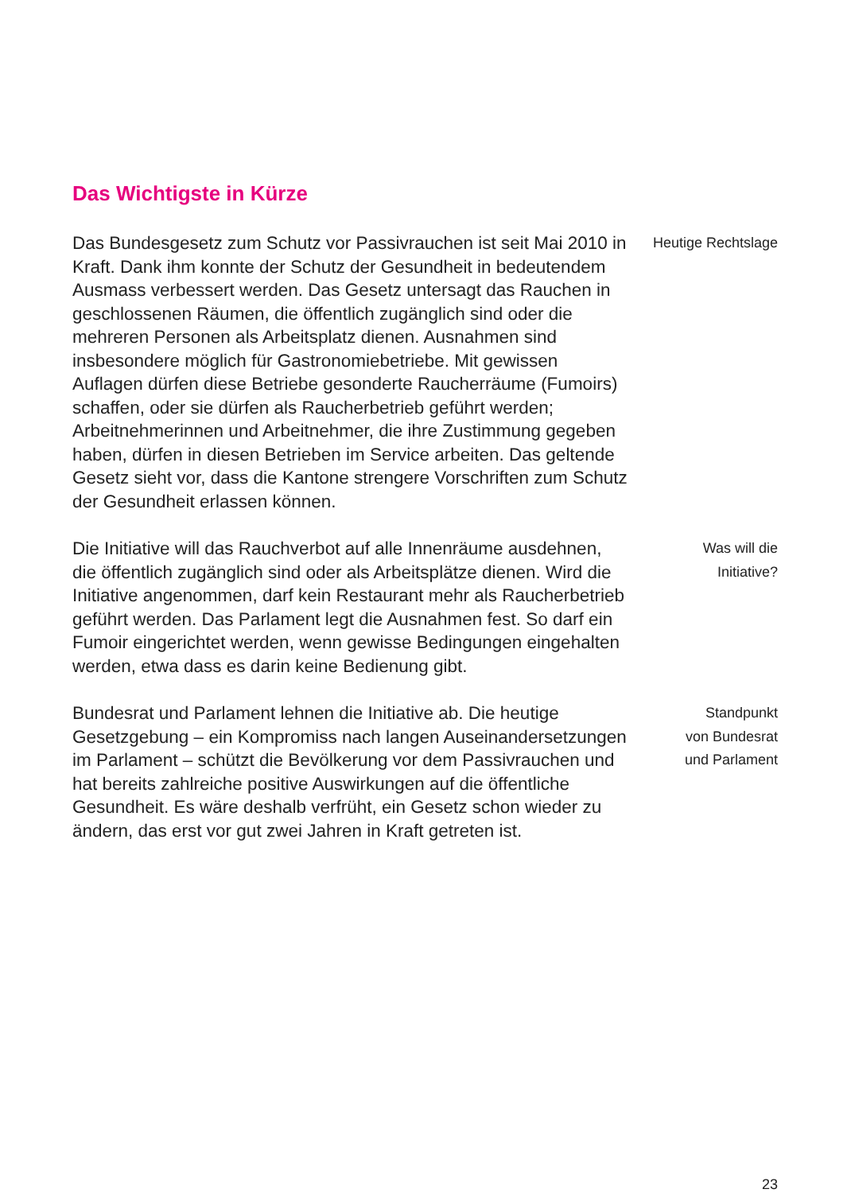Das Wichtigste in Kürze
Das Bundesgesetz zum Schutz vor Passivrauchen ist seit Mai 2010 in Kraft. Dank ihm konnte der Schutz der Gesundheit in bedeutendem Ausmass verbessert werden. Das Gesetz untersagt das Rauchen in geschlossenen Räumen, die öffentlich zugänglich sind oder die mehreren Personen als Arbeitsplatz dienen. Ausnahmen sind insbesondere möglich für Gastronomiebetriebe. Mit gewissen Auflagen dürfen diese Betriebe gesonderte Raucherräume (Fumoirs) schaffen, oder sie dürfen als Raucherbetrieb geführt werden; Arbeitnehmerinnen und Arbeitnehmer, die ihre Zustimmung gegeben haben, dürfen in diesen Betrieben im Service arbeiten. Das geltende Gesetz sieht vor, dass die Kantone strengere Vorschriften zum Schutz der Gesundheit erlassen können.
Heutige Rechtslage
Die Initiative will das Rauchverbot auf alle Innenräume ausdehnen, die öffentlich zugänglich sind oder als Arbeitsplätze dienen. Wird die Initiative angenommen, darf kein Restaurant mehr als Raucherbetrieb geführt werden. Das Parlament legt die Ausnahmen fest. So darf ein Fumoir eingerichtet werden, wenn gewisse Bedingungen eingehalten werden, etwa dass es darin keine Bedienung gibt.
Was will die
Initiative?
Bundesrat und Parlament lehnen die Initiative ab. Die heutige Gesetzgebung – ein Kompromiss nach langen Auseinandersetzungen im Parlament – schützt die Bevölkerung vor dem Passivrauchen und hat bereits zahlreiche positive Auswirkungen auf die öffentliche Gesundheit. Es wäre deshalb verfrüht, ein Gesetz schon wieder zu ändern, das erst vor gut zwei Jahren in Kraft getreten ist.
Standpunkt
von Bundesrat
und Parlament
23